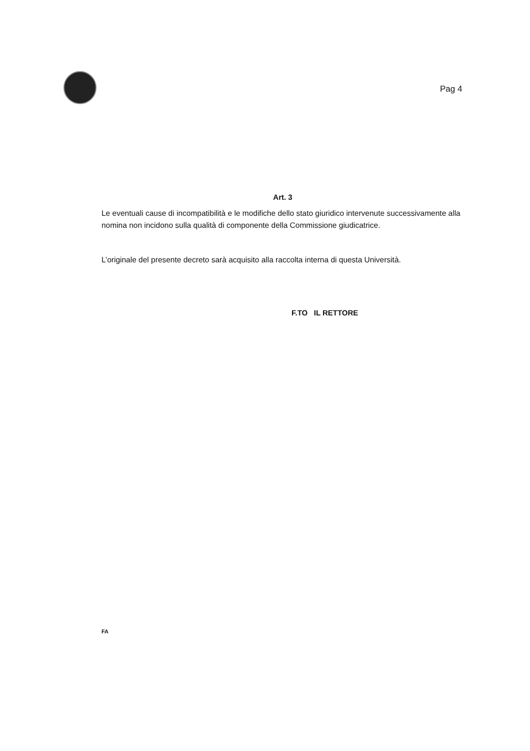Pag 4
Art. 3
Le eventuali cause di incompatibilità e le modifiche dello stato giuridico intervenute successivamente alla nomina non incidono sulla qualità di componente della Commissione giudicatrice.
L’originale del presente decreto sarà acquisito alla raccolta interna di questa Università.
F.TO IL RETTORE
FA